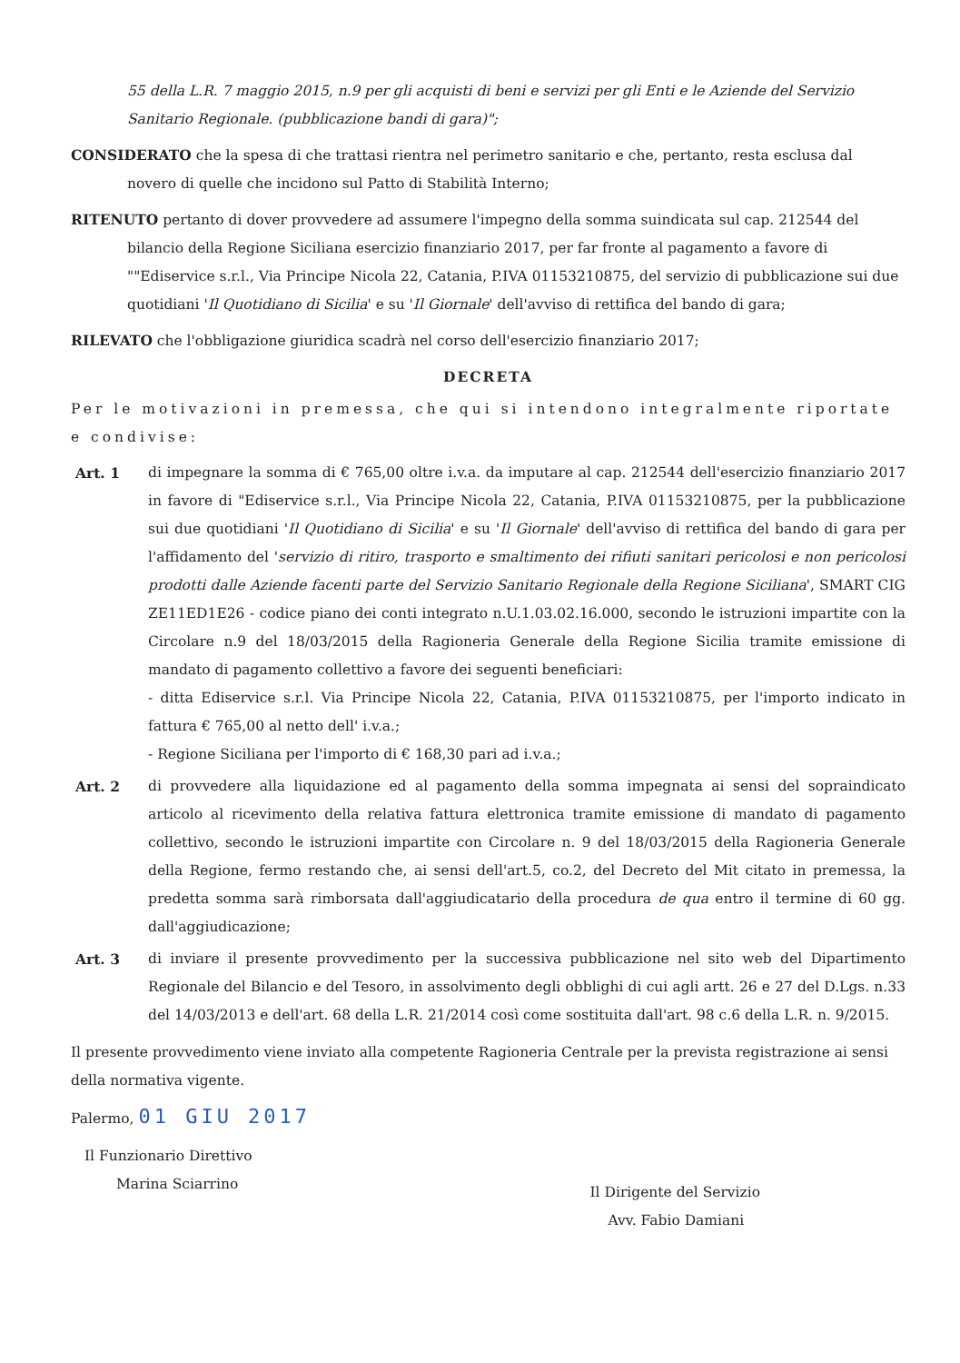55 della L.R. 7 maggio 2015, n.9 per gli acquisti di beni e servizi per gli Enti e le Aziende del Servizio Sanitario Regionale. (pubblicazione bandi di gara)";
CONSIDERATO che la spesa di che trattasi rientra nel perimetro sanitario e che, pertanto, resta esclusa dal novero di quelle che incidono sul Patto di Stabilità Interno;
RITENUTO pertanto di dover provvedere ad assumere l'impegno della somma suindicata sul cap. 212544 del bilancio della Regione Siciliana esercizio finanziario 2017, per far fronte al pagamento a favore di ""Ediservice s.r.l., Via Principe Nicola 22, Catania, P.IVA 01153210875, del servizio di pubblicazione sui due quotidiani 'Il Quotidiano di Sicilia' e su 'Il Giornale' dell'avviso di rettifica del bando di gara;
RILEVATO che l'obbligazione giuridica scadrà nel corso dell'esercizio finanziario 2017;
DECRETA
Per le motivazioni in premessa, che qui si intendono integralmente riportate e condivise:
Art. 1 di impegnare la somma di € 765,00 oltre i.v.a. da imputare al cap. 212544 dell'esercizio finanziario 2017 in favore di "Ediservice s.r.l., Via Principe Nicola 22, Catania, P.IVA 01153210875, per la pubblicazione sui due quotidiani 'Il Quotidiano di Sicilia' e su 'Il Giornale' dell'avviso di rettifica del bando di gara per l'affidamento del 'servizio di ritiro, trasporto e smaltimento dei rifiuti sanitari pericolosi e non pericolosi prodotti dalle Aziende facenti parte del Servizio Sanitario Regionale della Regione Siciliana', SMART CIG ZE11ED1E26 - codice piano dei conti integrato n.U.1.03.02.16.000, secondo le istruzioni impartite con la Circolare n.9 del 18/03/2015 della Ragioneria Generale della Regione Sicilia tramite emissione di mandato di pagamento collettivo a favore dei seguenti beneficiari:
- ditta Ediservice s.r.l. Via Principe Nicola 22, Catania, P.IVA 01153210875, per l'importo indicato in fattura € 765,00 al netto dell' i.v.a.;
- Regione Siciliana per l'importo di € 168,30 pari ad i.v.a.;
Art. 2 di provvedere alla liquidazione ed al pagamento della somma impegnata ai sensi del sopraindicato articolo al ricevimento della relativa fattura elettronica tramite emissione di mandato di pagamento collettivo, secondo le istruzioni impartite con Circolare n. 9 del 18/03/2015 della Ragioneria Generale della Regione, fermo restando che, ai sensi dell'art.5, co.2, del Decreto del Mit citato in premessa, la predetta somma sarà rimborsata dall'aggiudicatario della procedura de qua entro il termine di 60 gg. dall'aggiudicazione;
Art. 3 di inviare il presente provvedimento per la successiva pubblicazione nel sito web del Dipartimento Regionale del Bilancio e del Tesoro, in assolvimento degli obblighi di cui agli artt. 26 e 27 del D.Lgs. n.33 del 14/03/2013 e dell'art. 68 della L.R. 21/2014 così come sostituita dall'art. 98 c.6 della L.R. n. 9/2015.
Il presente provvedimento viene inviato alla competente Ragioneria Centrale per la prevista registrazione ai sensi della normativa vigente.
Palermo, 01 GIU 2017
Il Funzionario Direttivo
Marina Sciarrino
Il Dirigente del Servizio
Avv. Fabio Damiani